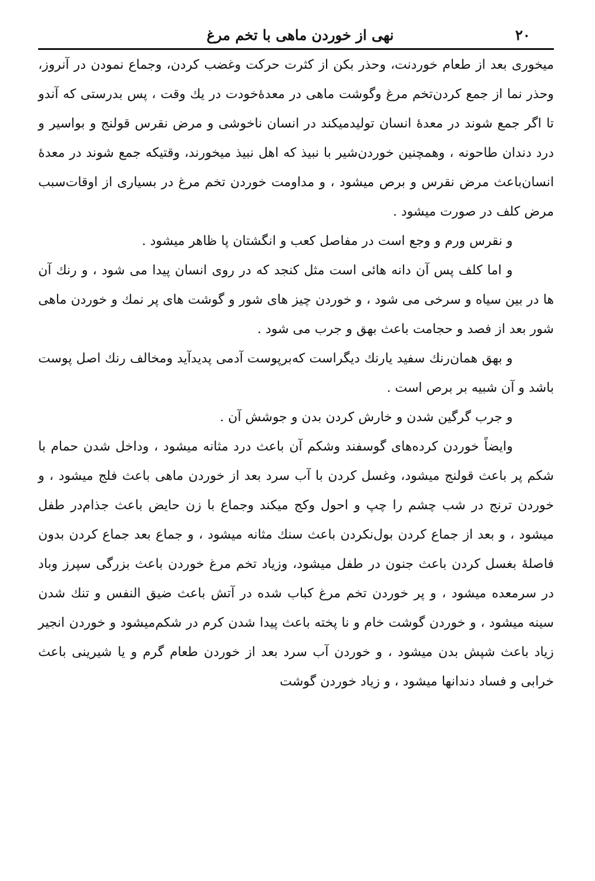۲۰ نهی از خوردن ماهی با تخم مرغ
میخوری بعد از طعام خوردنت، وحذر بکن از کثرت حرکت وغضب کردن، وجماع نمودن در آنروز، وحذر نما از جمع کردن‌تخم مرغ وگوشت ماهی در معدهٔ‌خودت در یك وقت ، پس بدرستی که آندو تا اگر جمع شوند در معدهٔ انسان تولیدمیکند در انسان ناخوشی و مرض نقرس قولنج و بواسیر و درد دندان طاحونه ، وهمچنین خوردن‌شیر با نبیذ که اهل نبیذ میخورند، وقتیکه جمع شوند در معدهٔ انسان‌باعث مرض نقرس و برص میشود ، و مداومت خوردن تخم مرغ در بسیاری از اوقات‌سبب مرض کلف در صورت میشود .
و نقرس ورم و وجع است در مفاصل کعب و انگشتان پا ظاهر میشود .
و اما کلف پس آن دانه هائی است مثل کنجد که در روی انسان پیدا می شود ، و رنك آن ها در بین سیاه و سرخی می شود ، و خوردن چیز های شور و گوشت های پر نمك و خوردن ماهی شور بعد از فصد و حجامت باعث بهق و جرب می شود .
و بهق همان‌رنك سفید یارنك دیگراست که‌برپوست آدمی پدیدآید ومخالف رنك اصل پوست باشد و آن شبیه بر برص است .
و جرب گرگین شدن و خارش کردن بدن و جوشش آن .
وایضاً خوردن کرده‌های گوسفند وشکم آن باعث درد مثانه میشود ، وداخل شدن حمام با شکم پر باعث قولنج میشود، وغسل کردن با آب سرد بعد از خوردن ماهی باعث فلج میشود ، و خوردن ترنج در شب چشم را چپ و احول وکج میکند وجماع با زن حایض باعث جذام‌در طفل میشود ، و بعد از جماع کردن بول‌نکردن باعث سنك مثانه میشود ، و جماع بعد جماع کردن بدون فاصلهٔ بغسل کردن باعث جنون در طفل میشود، وزیاد تخم مرغ خوردن باعث بزرگی سپرز وباد در سرمعده میشود ، و پر خوردن تخم مرغ کباب شده در آتش باعث ضیق النفس و تنك شدن سینه میشود ، و خوردن گوشت خام و نا پخته باعث پیدا شدن کرم در شکم‌میشود و خوردن انجیر زیاد باعث شپش بدن میشود ، و خوردن آب سرد بعد از خوردن طعام گرم و یا شیرینی باعث خرابی و فساد دندانها میشود ، و زیاد خوردن گوشت